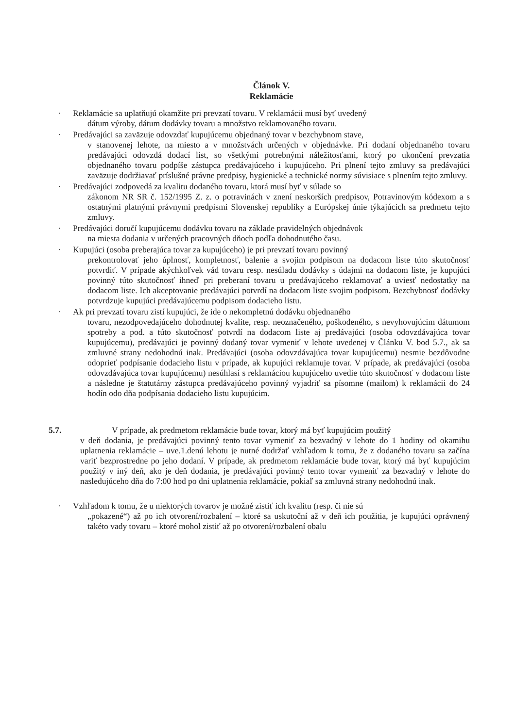Článok V.
Reklamácie
· Reklamácie sa uplatňujú okamžite pri prevzatí tovaru. V reklamácii musí byť uvedený
dátum výroby, dátum dodávky tovaru a množstvo reklamovaného tovaru.
· Predávajúci sa zaväzuje odovzdať kupujúcemu objednaný tovar v bezchybnom stave,
v stanovenej lehote, na miesto a v množstvách určených v objednávke. Pri dodaní objednaného tovaru predávajúci odovzdá dodací list, so všetkými potrebnými náležitosťami, ktorý po ukončení prevzatia objednaného tovaru podpíše zástupca predávajúceho i kupujúceho. Pri plnení tejto zmluvy sa predávajúci zaväzuje dodržiavať príslušné právne predpisy, hygienické a technické normy súvisiace s plnením tejto zmluvy.
· Predávajúci zodpovedá za kvalitu dodaného tovaru, ktorá musí byť v súlade so
zákonom NR SR č. 152/1995 Z. z. o potravinách v znení neskorších predpisov, Potravinovým kódexom a s ostatnými platnými právnymi predpismi Slovenskej republiky a Európskej únie týkajúcich sa predmetu tejto zmluvy.
· Predávajúci doručí kupujúcemu dodávku tovaru na základe pravidelných objednávok
na miesta dodania v určených pracovných dňoch podľa dohodnutého času.
· Kupujúci (osoba preberajúca tovar za kupujúceho) je pri prevzatí tovaru povinný
prekontrolovať jeho úplnosť, kompletnosť, balenie a svojim podpisom na dodacom liste túto skutočnosť potvrdiť. V prípade akýchkoľvek vád tovaru resp. nesúladu dodávky s údajmi na dodacom liste, je kupujúci povinný túto skutočnosť ihneď pri preberaní tovaru u predávajúceho reklamovať a uviesť nedostatky na dodacom liste. Ich akceptovanie predávajúci potvrdí na dodacom liste svojim podpisom. Bezchybnosť dodávky potvrdzuje kupujúci predávajúcemu podpisom dodacieho listu.
· Ak pri prevzatí tovaru zistí kupujúci, že ide o nekompletnú dodávku objednaného
tovaru, nezodpovedajúceho dohodnutej kvalite, resp. neoznačeného, poškodeného, s nevyhovujúcim dátumom spotreby a pod. a túto skutočnosť potvrdí na dodacom liste aj predávajúci (osoba odovzdávajúca tovar kupujúcemu), predávajúci je povinný dodaný tovar vymeniť v lehote uvedenej v Článku V. bod 5.7., ak sa zmluvné strany nedohodnú inak. Predávajúci (osoba odovzdávajúca tovar kupujúcemu) nesmie bezdôvodne odoprieť podpísanie dodacieho listu v prípade, ak kupujúci reklamuje tovar. V prípade, ak predávajúci (osoba odovzdávajúca tovar kupujúcemu) nesúhlasí s reklamáciou kupujúceho uvedie túto skutočnosť v dodacom liste a následne je štatutárny zástupca predávajúceho povinný vyjadriť sa písomne (mailom) k reklamácii do 24 hodín odo dňa podpísania dodacieho listu kupujúcim.
5.7. V prípade, ak predmetom reklamácie bude tovar, ktorý má byť kupujúcim použitý
v deň dodania, je predávajúci povinný tento tovar vymeniť za bezvadný v lehote do 1 hodiny od okamihu uplatnenia reklamácie – uve.1.denú lehotu je nutné dodržať vzhľadom k tomu, že z dodaného tovaru sa začína variť bezprostredne po jeho dodaní. V prípade, ak predmetom reklamácie bude tovar, ktorý má byť kupujúcim použitý v iný deň, ako je deň dodania, je predávajúci povinný tento tovar vymeniť za bezvadný v lehote do nasledujúceho dňa do 7:00 hod po dni uplatnenia reklamácie, pokiaľ sa zmluvná strany nedohodnú inak.
· Vzhľadom k tomu, že u niektorých tovarov je možné zistiť ich kvalitu (resp. či nie sú
„pokazené“) až po ich otvorení/rozbalení – ktoré sa uskutoční až v deň ich použitia, je kupujúci oprávnený takéto vady tovaru – ktoré mohol zistiť až po otvorení/rozbalení obalu